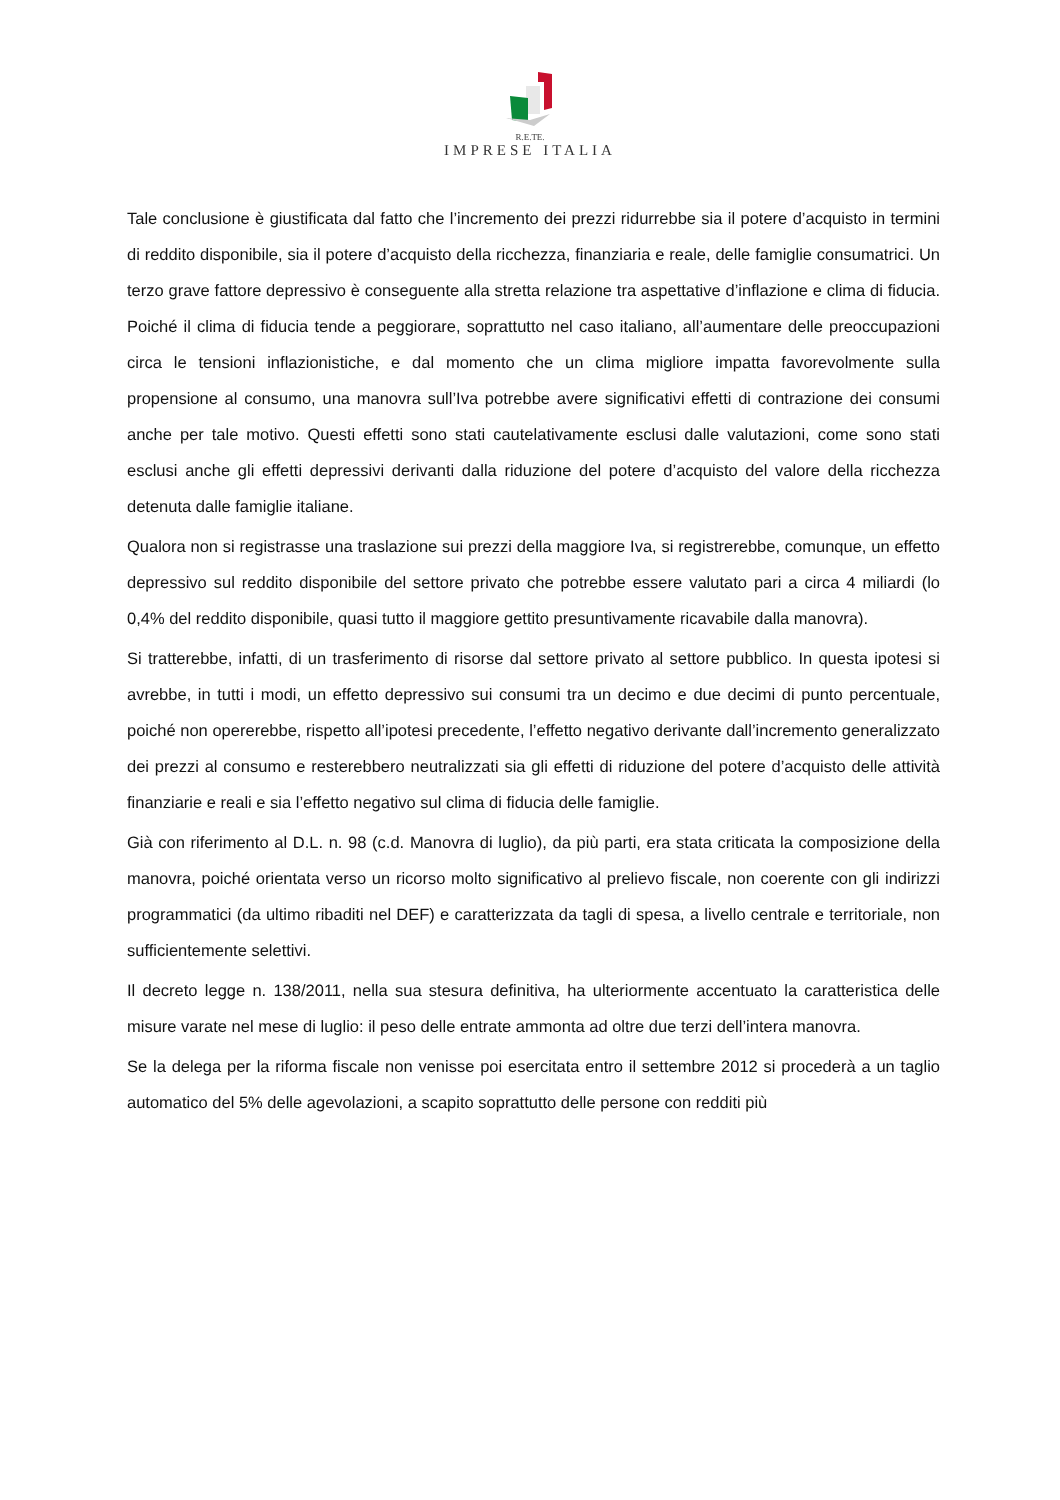R.E.TE.
IMPRESE ITALIA
Tale conclusione è giustificata dal fatto che l’incremento dei prezzi ridurrebbe sia il potere d’acquisto in termini di reddito disponibile, sia il potere d’acquisto della ricchezza, finanziaria e reale, delle famiglie consumatrici. Un terzo grave fattore depressivo è conseguente alla stretta relazione tra aspettative d’inflazione e clima di fiducia. Poiché il clima di fiducia tende a peggiorare, soprattutto nel caso italiano, all’aumentare delle preoccupazioni circa le tensioni inflazionistiche, e dal momento che un clima migliore impatta favorevolmente sulla propensione al consumo, una manovra sull’Iva potrebbe avere significativi effetti di contrazione dei consumi anche per tale motivo. Questi effetti sono stati cautelativamente esclusi dalle valutazioni, come sono stati esclusi anche gli effetti depressivi derivanti dalla riduzione del potere d’acquisto del valore della ricchezza detenuta dalle famiglie italiane.
Qualora non si registrasse una traslazione sui prezzi della maggiore Iva, si registrerebbe, comunque, un effetto depressivo sul reddito disponibile del settore privato che potrebbe essere valutato pari a circa 4 miliardi (lo 0,4% del reddito disponibile, quasi tutto il maggiore gettito presuntivamente ricavabile dalla manovra).
Si tratterebbe, infatti, di un trasferimento di risorse dal settore privato al settore pubblico. In questa ipotesi si avrebbe, in tutti i modi, un effetto depressivo sui consumi tra un decimo e due decimi di punto percentuale, poiché non opererebbe, rispetto all’ipotesi precedente, l’effetto negativo derivante dall’incremento generalizzato dei prezzi al consumo e resterebbero neutralizzati sia gli effetti di riduzione del potere d’acquisto delle attività finanziarie e reali e sia l’effetto negativo sul clima di fiducia delle famiglie.
Già con riferimento al D.L. n. 98 (c.d. Manovra di luglio), da più parti, era stata criticata la composizione della manovra, poiché orientata verso un ricorso molto significativo al prelievo fiscale, non coerente con gli indirizzi programmatici (da ultimo ribaditi nel DEF) e caratterizzata da tagli di spesa, a livello centrale e territoriale, non sufficientemente selettivi.
Il decreto legge n. 138/2011, nella sua stesura definitiva, ha ulteriormente accentuato la caratteristica delle misure varate nel mese di luglio: il peso delle entrate ammonta ad oltre due terzi dell’intera manovra.
Se la delega per la riforma fiscale non venisse poi esercitata entro il settembre 2012 si procederà a un taglio automatico del 5% delle agevolazioni, a scapito soprattutto delle persone con redditi più